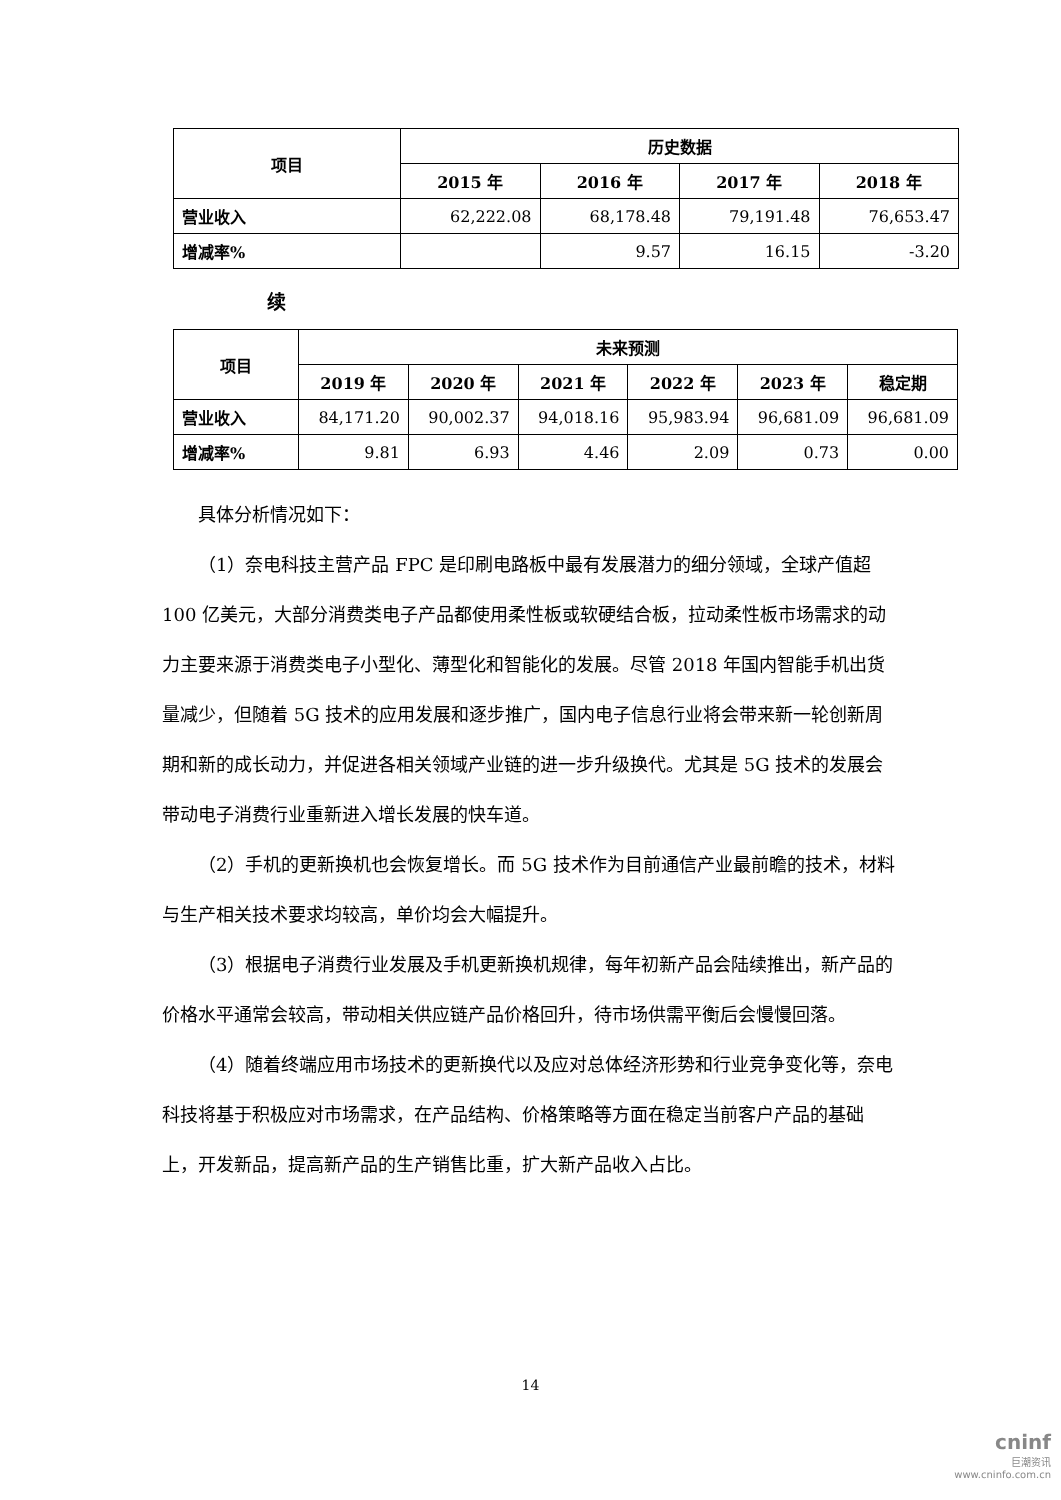| 项目 | 历史数据 | | | |
| --- | --- | --- | --- | --- |
| | 2015 年 | 2016 年 | 2017 年 | 2018 年 |
| 营业收入 | 62,222.08 | 68,178.48 | 79,191.48 | 76,653.47 |
| 增减率% | | 9.57 | 16.15 | -3.20 |
续
| 项目 | 未来预测 | | | | | |
| --- | --- | --- | --- | --- | --- | --- |
| | 2019 年 | 2020 年 | 2021 年 | 2022 年 | 2023 年 | 稳定期 |
| 营业收入 | 84,171.20 | 90,002.37 | 94,018.16 | 95,983.94 | 96,681.09 | 96,681.09 |
| 增减率% | 9.81 | 6.93 | 4.46 | 2.09 | 0.73 | 0.00 |
具体分析情况如下：
（1）奈电科技主营产品 FPC 是印刷电路板中最有发展潜力的细分领域，全球产值超 100 亿美元，大部分消费类电子产品都使用柔性板或软硬结合板，拉动柔性板市场需求的动力主要来源于消费类电子小型化、薄型化和智能化的发展。尽管 2018 年国内智能手机出货量减少，但随着 5G 技术的应用发展和逐步推广，国内电子信息行业将会带来新一轮创新周期和新的成长动力，并促进各相关领域产业链的进一步升级换代。尤其是 5G 技术的发展会带动电子消费行业重新进入增长发展的快车道。
（2）手机的更新换机也会恢复增长。而 5G 技术作为目前通信产业最前瞻的技术，材料与生产相关技术要求均较高，单价均会大幅提升。
（3）根据电子消费行业发展及手机更新换机规律，每年初新产品会陆续推出，新产品的价格水平通常会较高，带动相关供应链产品价格回升，待市场供需平衡后会慢慢回落。
（4）随着终端应用市场技术的更新换代以及应对总体经济形势和行业竞争变化等，奈电科技将基于积极应对市场需求，在产品结构、价格策略等方面在稳定当前客户产品的基础上，开发新品，提高新产品的生产销售比重，扩大新产品收入占比。
14
cninf
巨潮资讯
www.cninfo.com.cn